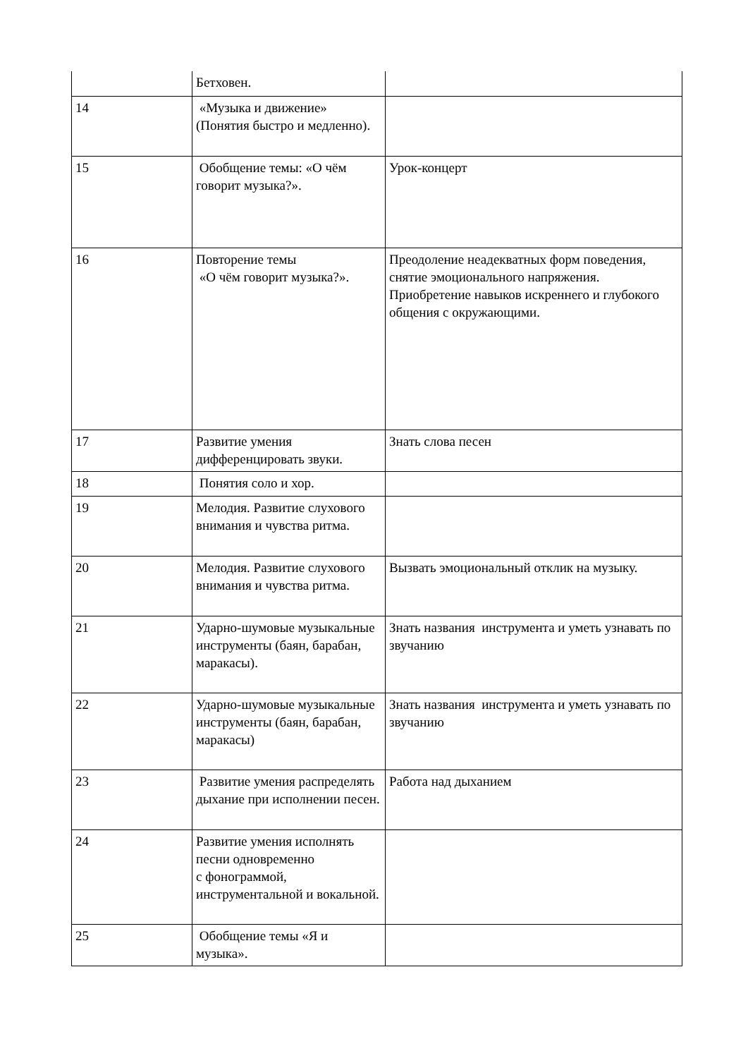| | Бетховен. | |
| 14 | «Музыка и движение» (Понятия быстро и медленно). | |
| 15 | Обобщение темы: «О чём говорит музыка?». | Урок-концерт |
| 16 | Повторение темы «О чём говорит музыка?». | Преодоление неадекватных форм поведения, снятие эмоционального напряжения. Приобретение навыков искреннего и глубокого общения с окружающими. |
| 17 | Развитие умения дифференцировать звуки. | Знать слова песен |
| 18 | Понятия соло и хор. | |
| 19 | Мелодия. Развитие слухового внимания и чувства ритма. | |
| 20 | Мелодия. Развитие слухового внимания и чувства ритма. | Вызвать эмоциональный отклик на музыку. |
| 21 | Ударно-шумовые музыкальные инструменты (баян, барабан, маракасы). | Знать названия инструмента и уметь узнавать по звучанию |
| 22 | Ударно-шумовые музыкальные инструменты (баян, барабан, маракасы) | Знать названия инструмента и уметь узнавать по звучанию |
| 23 | Развитие умения распределять дыхание при исполнении песен. | Работа над дыханием |
| 24 | Развитие умения исполнять песни одновременно с фонограммой, инструментальной и вокальной. | |
| 25 | Обобщение темы «Я и музыка». | |